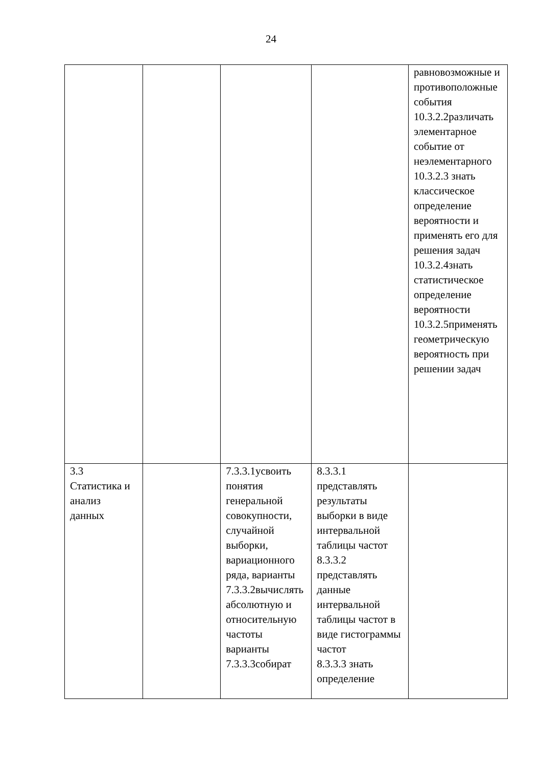24
| | | | | равновозможные и противоположные события 10.3.2.2различать элементарное событие от неэлементарного 10.3.2.3 знать классическое определение вероятности и применять его для решения задач 10.3.2.4знать статистическое определение вероятности 10.3.2.5применять геометрическую вероятность при решении задач |
| 3.3 Статистика и анализ данных | | 7.3.3.1усвоить понятия генеральной совокупности, случайной выборки, вариационного ряда, варианты 7.3.3.2вычислять абсолютную и относительную частоты варианты 7.3.3.3собират | 8.3.3.1 представлять результаты выборки в виде интервальной таблицы частот 8.3.3.2 представлять данные интервальной таблицы частот в виде гистограммы частот 8.3.3.3 знать определение | |